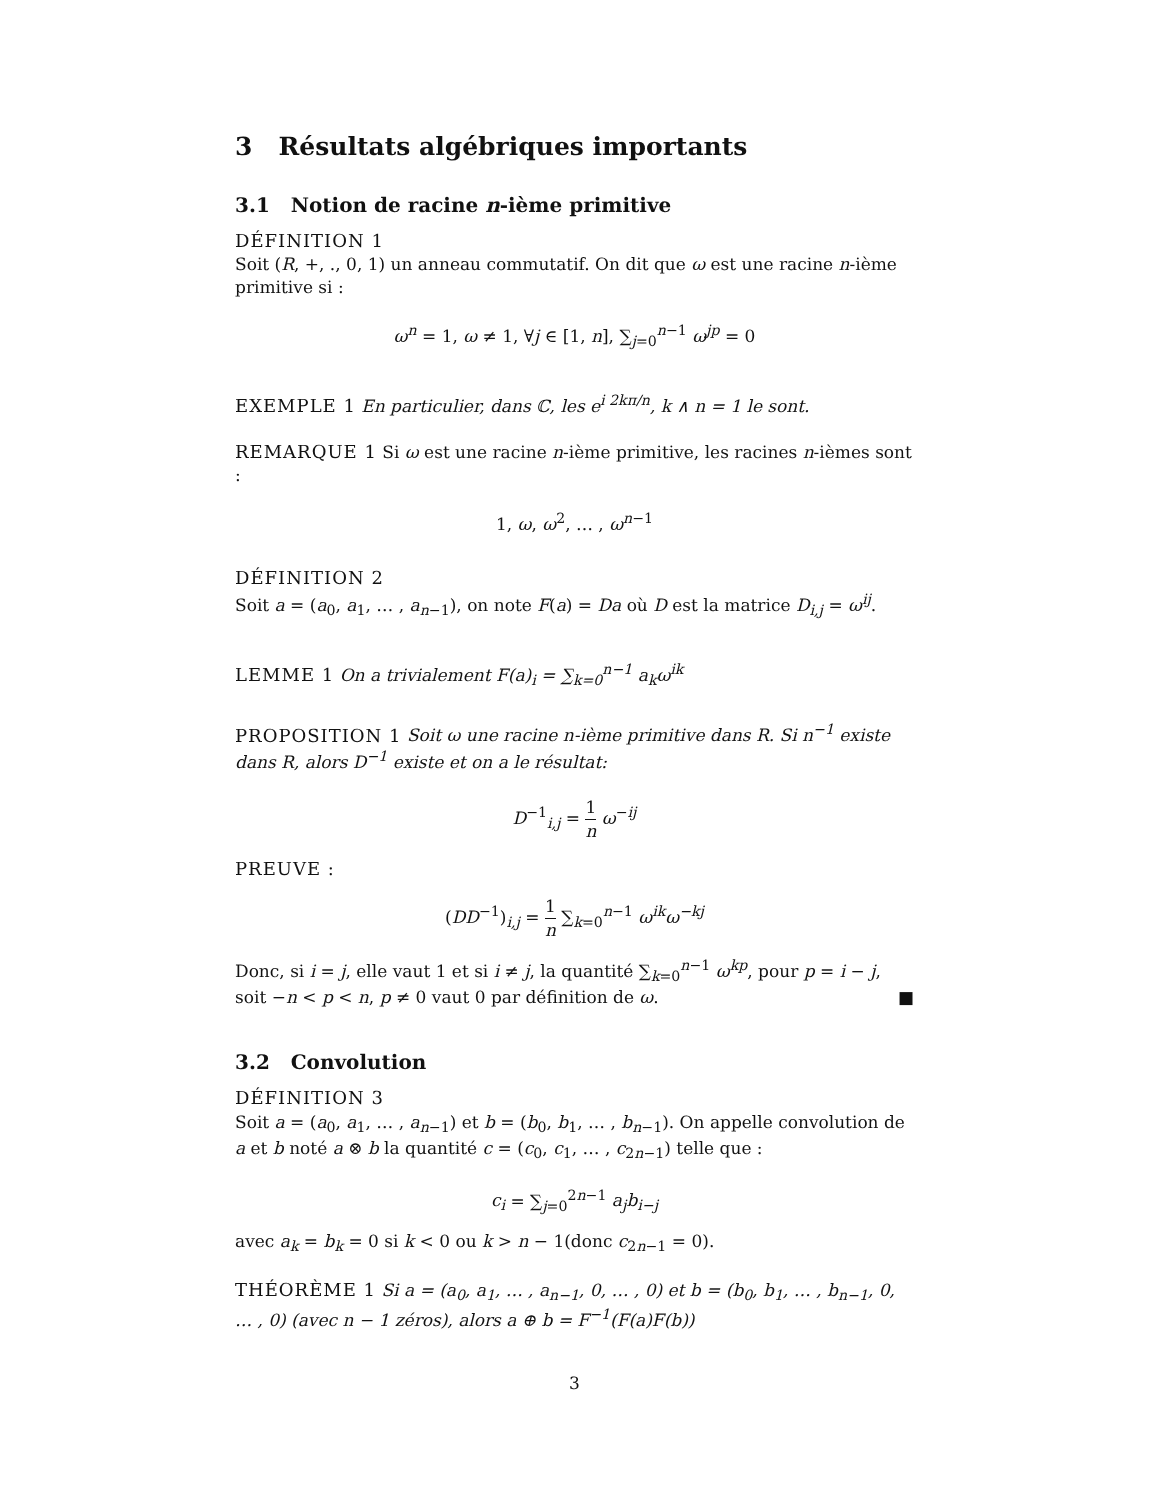3 Résultats algébriques importants
3.1 Notion de racine n-ième primitive
DÉFINITION 1
Soit (R, +, ., 0, 1) un anneau commutatif. On dit que ω est une racine n-ième primitive si :
ω<sup>n</sup> = 1, ω ≠ 1, ∀j ∈ [1, n], ∑<sub>j=0</sub><sup>n−1</sup> ω<sup>jp</sup> = 0
EXEMPLE 1 En particulier, dans ℂ, les e<sup>i 2kπ/n</sup>, k ∧ n = 1 le sont.
REMARQUE 1 Si ω est une racine n-ième primitive, les racines n-ièmes sont :
1, ω, ω<sup>2</sup>, … , ω<sup>n−1</sup>
DÉFINITION 2
Soit a = (a<sub>0</sub>, a<sub>1</sub>, … , a<sub>n−1</sub>), on note F(a) = Da où D est la matrice D<sub>i,j</sub> = ω<sup>ij</sup>.
LEMME 1 On a trivialement F(a)<sub>i</sub> = ∑<sub>k=0</sub><sup>n−1</sup> a<sub>k</sub>ω<sup>ik</sup>
PROPOSITION 1 Soit ω une racine n-ième primitive dans R. Si n<sup>−1</sup> existe dans R, alors D<sup>−1</sup> existe et on a le résultat:
D<sup>−1</sup><sub>i,j</sub> = 1 n ω<sup>−ij</sup>
PREUVE :
(DD<sup>−1</sup>)<sub>i,j</sub> = 1 n ∑<sub>k=0</sub><sup>n−1</sup> ω<sup>ik</sup>ω<sup>−kj</sup>
Donc, si i = j, elle vaut 1 et si i ≠ j, la quantité ∑<sub>k=0</sub><sup>n−1</sup> ω<sup>kp</sup>, pour p = i − j, soit −n < p < n, p ≠ 0 vaut 0 par définition de ω. ■
3.2 Convolution
DÉFINITION 3
Soit a = (a<sub>0</sub>, a<sub>1</sub>, … , a<sub>n−1</sub>) et b = (b<sub>0</sub>, b<sub>1</sub>, … , b<sub>n−1</sub>). On appelle convolution de a et b noté a ⊗ b la quantité c = (c<sub>0</sub>, c<sub>1</sub>, … , c<sub>2n−1</sub>) telle que :
c<sub>i</sub> = ∑<sub>j=0</sub><sup>2n−1</sup> a<sub>j</sub>b<sub>i−j</sub>
avec a<sub>k</sub> = b<sub>k</sub> = 0 si k < 0 ou k > n − 1(donc c<sub>2n−1</sub> = 0).
THÉORÈME 1 Si a = (a<sub>0</sub>, a<sub>1</sub>, … , a<sub>n−1</sub>, 0, … , 0) et b = (b<sub>0</sub>, b<sub>1</sub>, … , b<sub>n−1</sub>, 0, … , 0) (avec n − 1 zéros), alors a ⊕ b = F<sup>−1</sup>(F(a)F(b))
3